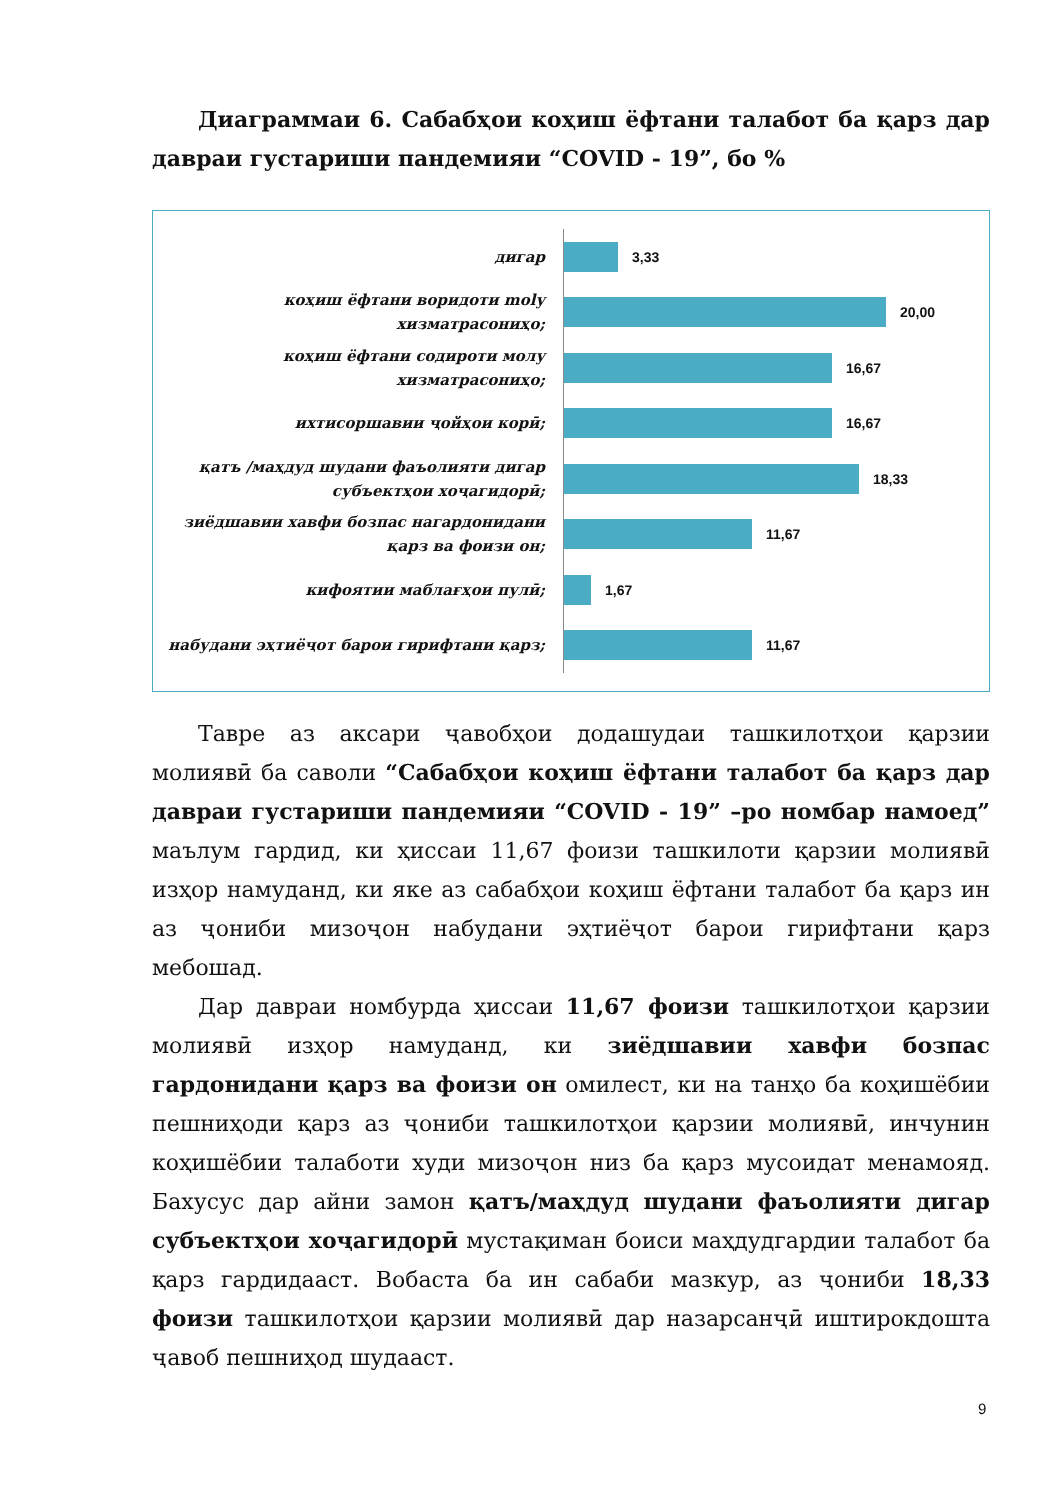Диаграммаи 6. Сабабҳои коҳиш ёфтани талабот ба қарз дар давраи густариши пандемияи “COVID - 19”, бо %
дигар
3,33
коҳиш ёфтани воридоти molу хизматрасониҳо;
20,00
коҳиш ёфтани содироти молу хизматрасониҳо;
16,67
ихтисоршавии ҷойҳои корӣ;
16,67
қатъ /маҳдуд шудани фаъолияти дигар субъектҳои хоҷагидорӣ;
18,33
зиёдшавии хавфи бозпас нагардонидани қарз ва фоизи он;
11,67
кифоятии маблағҳои пулӣ;
1,67
набудани эҳтиёҷот барои гирифтани қарз;
11,67
Тавре аз аксари ҷавобҳои додашудаи ташкилотҳои қарзии молиявӣ ба саволи “Сабабҳои коҳиш ёфтани талабот ба қарз дар давраи густариши пандемияи “COVID - 19” –ро номбар намоед” маълум гардид, ки ҳиссаи 11,67 фоизи ташкилоти қарзии молиявӣ изҳор намуданд, ки яке аз сабабҳои коҳиш ёфтани талабот ба қарз ин аз ҷониби мизоҷон набудани эҳтиёҷот барои гирифтани қарз мебошад.
Дар давраи номбурда ҳиссаи 11,67 фоизи ташкилотҳои қарзии молиявӣ изҳор намуданд, ки зиёдшавии хавфи бозпас гардонидани қарз ва фоизи он омилест, ки на танҳо ба коҳишёбии пешниҳоди қарз аз ҷониби ташкилотҳои қарзии молиявӣ, инчунин коҳишёбии талаботи худи мизоҷон низ ба қарз мусоидат менамояд. Бахусус дар айни замон қатъ/маҳдуд шудани фаъолияти дигар субъектҳои хоҷагидорӣ мустақиман боиси маҳдудгардии талабот ба қарз гардидааст. Вобаста ба ин сабаби мазкур, аз ҷониби 18,33 фоизи ташкилотҳои қарзии молиявӣ дар назарсанҷӣ иштирокдошта ҷавоб пешниҳод шудааст.
9